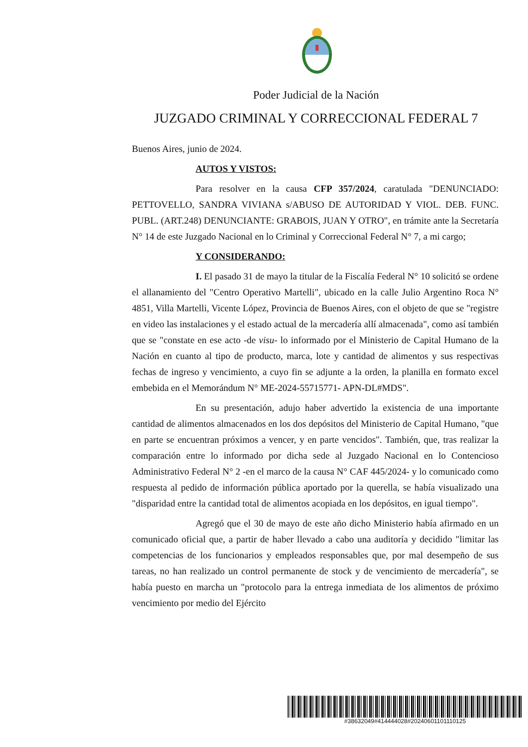Poder Judicial de la Nación
JUZGADO CRIMINAL Y CORRECCIONAL FEDERAL 7
Buenos Aires, junio de 2024.
AUTOS Y VISTOS:
Para resolver en la causa CFP 357/2024, caratulada "DENUNCIADO: PETTOVELLO, SANDRA VIVIANA s/ABUSO DE AUTORIDAD Y VIOL. DEB. FUNC. PUBL. (ART.248) DENUNCIANTE: GRABOIS, JUAN Y OTRO", en trámite ante la Secretaría N° 14 de este Juzgado Nacional en lo Criminal y Correccional Federal N° 7, a mi cargo;
Y CONSIDERANDO:
I. El pasado 31 de mayo la titular de la Fiscalía Federal N° 10 solicitó se ordene el allanamiento del "Centro Operativo Martelli", ubicado en la calle Julio Argentino Roca N° 4851, Villa Martelli, Vicente López, Provincia de Buenos Aires, con el objeto de que se "registre en video las instalaciones y el estado actual de la mercadería allí almacenada", como así también que se "constate en ese acto -de visu- lo informado por el Ministerio de Capital Humano de la Nación en cuanto al tipo de producto, marca, lote y cantidad de alimentos y sus respectivas fechas de ingreso y vencimiento, a cuyo fin se adjunte a la orden, la planilla en formato excel embebida en el Memorándum N° ME-2024-55715771- APN-DL#MDS".
En su presentación, adujo haber advertido la existencia de una importante cantidad de alimentos almacenados en los dos depósitos del Ministerio de Capital Humano, "que en parte se encuentran próximos a vencer, y en parte vencidos". También, que, tras realizar la comparación entre lo informado por dicha sede al Juzgado Nacional en lo Contencioso Administrativo Federal N° 2 -en el marco de la causa N° CAF 445/2024- y lo comunicado como respuesta al pedido de información pública aportado por la querella, se había visualizado una "disparidad entre la cantidad total de alimentos acopiada en los depósitos, en igual tiempo".
Agregó que el 30 de mayo de este año dicho Ministerio había afirmado en un comunicado oficial que, a partir de haber llevado a cabo una auditoría y decidido "limitar las competencias de los funcionarios y empleados responsables que, por mal desempeño de sus tareas, no han realizado un control permanente de stock y de vencimiento de mercadería", se había puesto en marcha un "protocolo para la entrega inmediata de los alimentos de próximo vencimiento por medio del Ejército
#38632049#414444028#20240601101110125